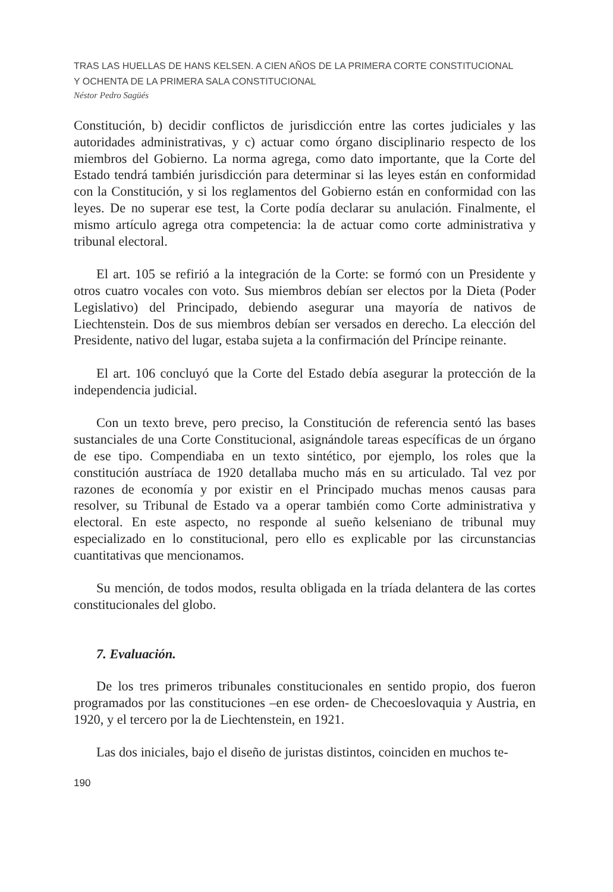TRAS LAS HUELLAS DE HANS KELSEN. A CIEN AÑOS DE LA PRIMERA CORTE CONSTITUCIONAL
Y OCHENTA DE LA PRIMERA SALA CONSTITUCIONAL
Néstor Pedro Sagüés
Constitución, b) decidir conflictos de jurisdicción entre las cortes judiciales y las autoridades administrativas, y c) actuar como órgano disciplinario respecto de los miembros del Gobierno. La norma agrega, como dato importante, que la Corte del Estado tendrá también jurisdicción para determinar si las leyes están en conformidad con la Constitución, y si los reglamentos del Gobierno están en conformidad con las leyes. De no superar ese test, la Corte podía declarar su anulación. Finalmente, el mismo artículo agrega otra competencia: la de actuar como corte administrativa y tribunal electoral.
El art. 105 se refirió a la integración de la Corte: se formó con un Presidente y otros cuatro vocales con voto. Sus miembros debían ser electos por la Dieta (Poder Legislativo) del Principado, debiendo asegurar una mayoría de nativos de Liechtenstein. Dos de sus miembros debían ser versados en derecho. La elección del Presidente, nativo del lugar, estaba sujeta a la confirmación del Príncipe reinante.
El art. 106 concluyó que la Corte del Estado debía asegurar la protección de la independencia judicial.
Con un texto breve, pero preciso, la Constitución de referencia sentó las bases sustanciales de una Corte Constitucional, asignándole tareas específicas de un órgano de ese tipo. Compendiaba en un texto sintético, por ejemplo, los roles que la constitución austríaca de 1920 detallaba mucho más en su articulado. Tal vez por razones de economía y por existir en el Principado muchas menos causas para resolver, su Tribunal de Estado va a operar también como Corte administrativa y electoral. En este aspecto, no responde al sueño kelseniano de tribunal muy especializado en lo constitucional, pero ello es explicable por las circunstancias cuantitativas que mencionamos.
Su mención, de todos modos, resulta obligada en la tríada delantera de las cortes constitucionales del globo.
7. Evaluación.
De los tres primeros tribunales constitucionales en sentido propio, dos fueron programados por las constituciones –en ese orden- de Checoeslovaquia y Austria, en 1920, y el tercero por la de Liechtenstein, en 1921.
Las dos iniciales, bajo el diseño de juristas distintos, coinciden en muchos te-
190